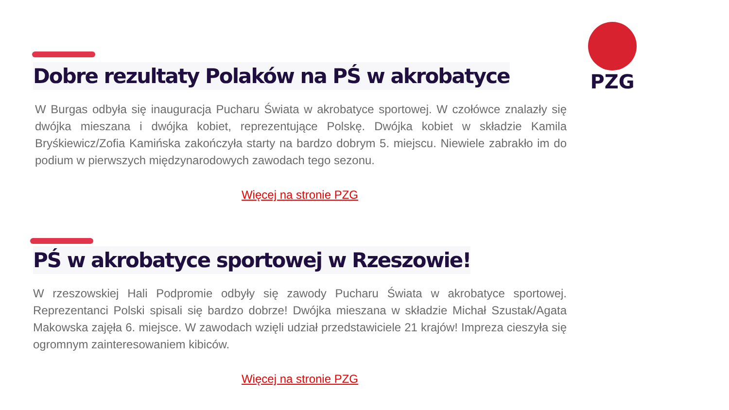Dobre rezultaty Polaków na PŚ w akrobatyce
W Burgas odbyła się inauguracja Pucharu Świata w akrobatyce sportowej. W czołówce znalazły się dwójka mieszana i dwójka kobiet, reprezentujące Polskę. Dwójka kobiet w składzie Kamila Bryśkiewicz/Zofia Kamińska zakończyła starty na bardzo dobrym 5. miejscu. Niewiele zabrakło im do podium w pierwszych międzynarodowych zawodach tego sezonu.
Więcej na stronie PZG
PŚ w akrobatyce sportowej w Rzeszowie!
W rzeszowskiej Hali Podpromie odbyły się zawody Pucharu Świata w akrobatyce sportowej. Reprezentanci Polski spisali się bardzo dobrze! Dwójka mieszana w składzie Michał Szustak/Agata Makowska zajęła 6. miejsce. W zawodach wzięli udział przedstawiciele 21 krajów! Impreza cieszyła się ogromnym zainteresowaniem kibiców.
Więcej na stronie PZG
PZG